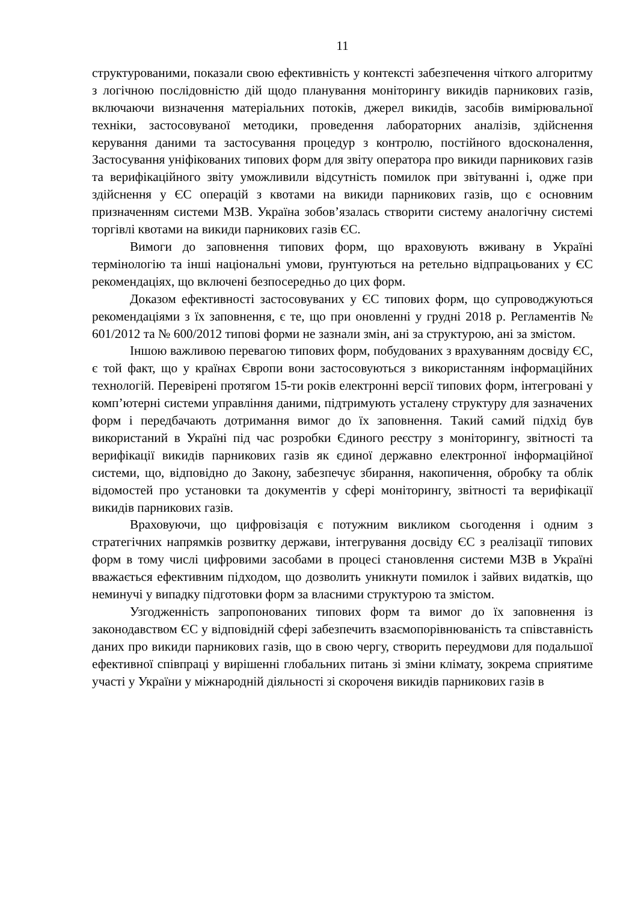11
структурованими, показали свою ефективність у контексті забезпечення чіткого алгоритму з логічною послідовністю дій щодо планування моніторингу викидів парникових газів, включаючи визначення матеріальних потоків, джерел викидів, засобів вимірювальної техніки, застосовуваної методики, проведення лабораторних аналізів, здійснення керування даними та застосування процедур з контролю, постійного вдосконалення, Застосування уніфікованих типових форм для звіту оператора про викиди парникових газів та верифікаційного звіту уможливили відсутність помилок при звітуванні і, одже при здійснення у ЄС операцій з квотами на викиди парникових газів, що є основним призначенням системи МЗВ. Україна зобов’язалась створити систему аналогічну системі торгівлі квотами на викиди парникових газів ЄС.
Вимоги до заповнення типових форм, що враховують вживану в Україні термінологію та інші національні умови, ґрунтуються на ретельно відпрацьованих у ЄС рекомендаціях, що включені безпосередньо до цих форм.
Доказом ефективності застосовуваних у ЄС типових форм, що супроводжуються рекомендаціями з їх заповнення, є те, що при оновленні у грудні 2018 р. Регламентів № 601/2012 та № 600/2012 типові форми не зазнали змін, ані за структурою, ані за змістом.
Іншою важливою перевагою типових форм, побудованих з врахуванням досвіду ЄС, є той факт, що у країнах Європи вони застосовуються з використанням інформаційних технологій. Перевірені протягом 15-ти років електронні версії типових форм, інтегровані у комп’ютерні системи управління даними, підтримують усталену структуру для зазначених форм і передбачають дотримання вимог до їх заповнення. Такий самий підхід був використаний в Україні під час розробки Єдиного реєстру з моніторингу, звітності та верифікації викидів парникових газів як єдиної державно електронної інформаційної системи, що, відповідно до Закону, забезпечує збирання, накопичення, обробку та облік відомостей про установки та документів у сфері моніторингу, звітності та верифікації викидів парникових газів.
Враховуючи, що цифровізація є потужним викликом сьогодення і одним з стратегічних напрямків розвитку держави, інтегрування досвіду ЄС з реалізації типових форм в тому числі цифровими засобами в процесі становлення системи МЗВ в Україні вважається ефективним підходом, що дозволить уникнути помилок і зайвих видатків, що неминучі у випадку підготовки форм за власними структурою та змістом.
Узгодженність запропонованих типових форм та вимог до їх заповнення із законодавством ЄС у відповідній сфері забезпечить взаємопорівнюваність та співставність даних про викиди парникових газів, що в свою чергу, створить переудмови для подальшої ефективної співпраці у вирішенні глобальних питань зі зміни клімату, зокрема сприятиме участі у України у міжнародній діяльності зі скороченя викидів парникових газів в